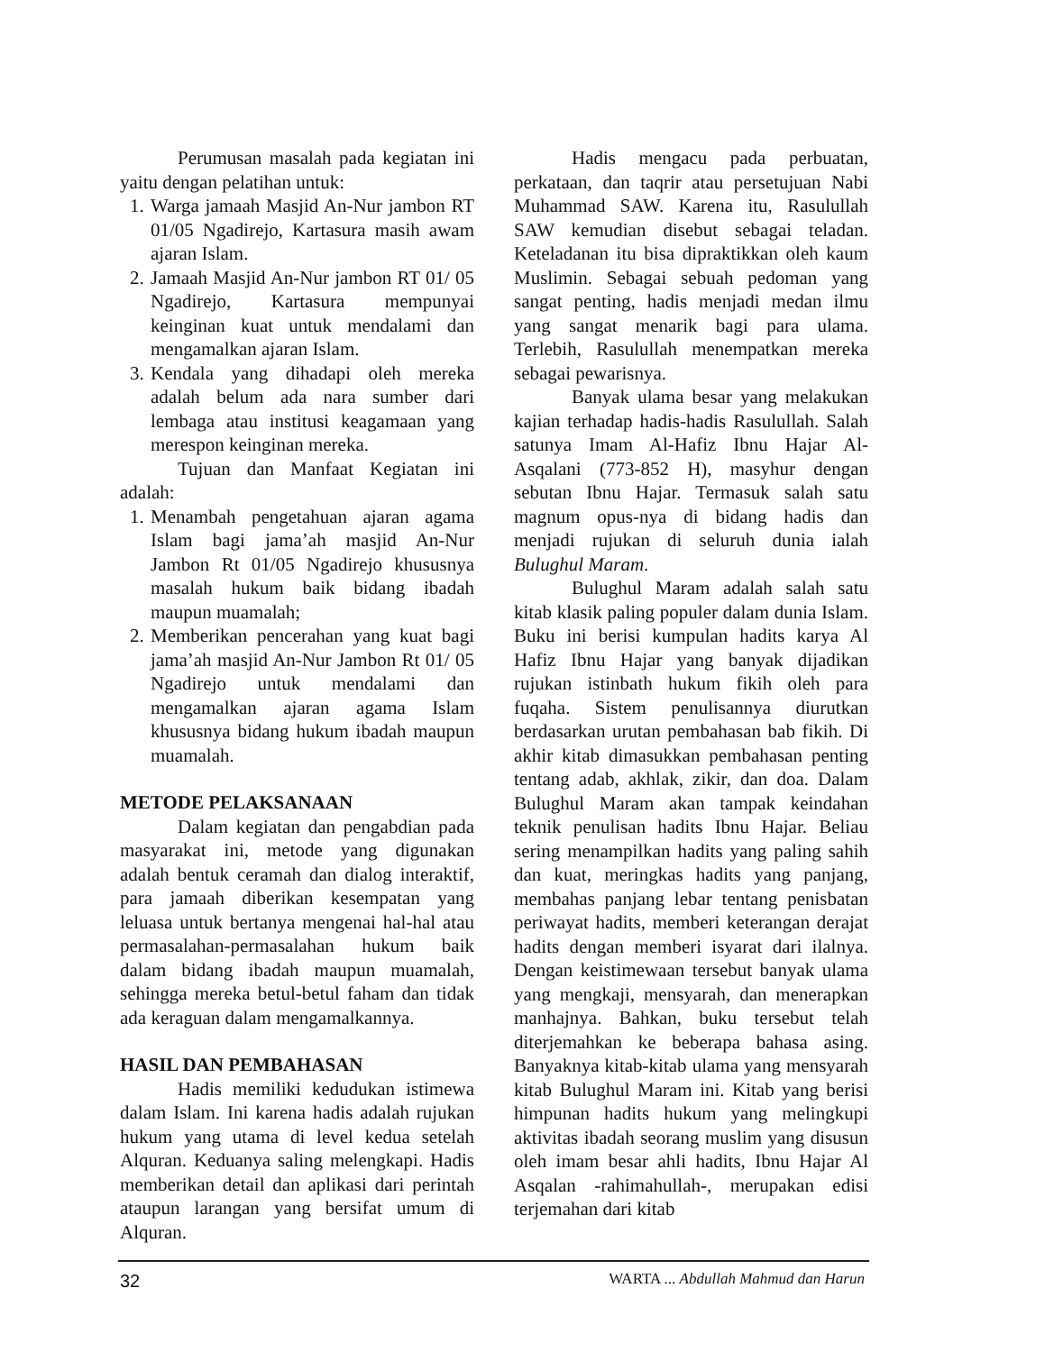Perumusan masalah pada kegiatan ini yaitu dengan pelatihan untuk:
1. Warga jamaah Masjid An-Nur jambon RT 01/05 Ngadirejo, Kartasura masih awam ajaran Islam.
2. Jamaah Masjid An-Nur jambon RT 01/ 05 Ngadirejo, Kartasura mempunyai keinginan kuat untuk mendalami dan mengamalkan ajaran Islam.
3. Kendala yang dihadapi oleh mereka adalah belum ada nara sumber dari lembaga atau institusi keagamaan yang merespon keinginan mereka.
Tujuan dan Manfaat Kegiatan ini adalah:
1. Menambah pengetahuan ajaran agama Islam bagi jama’ah masjid An-Nur Jambon Rt 01/05 Ngadirejo khususnya masalah hukum baik bidang ibadah maupun muamalah;
2. Memberikan pencerahan yang kuat bagi jama’ah masjid An-Nur Jambon Rt 01/ 05 Ngadirejo untuk mendalami dan mengamalkan ajaran agama Islam khususnya bidang hukum ibadah maupun muamalah.
METODE PELAKSANAAN
Dalam kegiatan dan pengabdian pada masyarakat ini, metode yang digunakan adalah bentuk ceramah dan dialog interaktif, para jamaah diberikan kesempatan yang leluasa untuk bertanya mengenai hal-hal atau permasalahan-permasalahan hukum baik dalam bidang ibadah maupun muamalah, sehingga mereka betul-betul faham dan tidak ada keraguan dalam mengamalkannya.
HASIL DAN PEMBAHASAN
Hadis memiliki kedudukan istimewa dalam Islam. Ini karena hadis adalah rujukan hukum yang utama di level kedua setelah Alquran. Keduanya saling melengkapi. Hadis memberikan detail dan aplikasi dari perintah ataupun larangan yang bersifat umum di Alquran.
Hadis mengacu pada perbuatan, perkataan, dan taqrir atau persetujuan Nabi Muhammad SAW. Karena itu, Rasulullah SAW kemudian disebut sebagai teladan. Keteladanan itu bisa dipraktikkan oleh kaum Muslimin. Sebagai sebuah pedoman yang sangat penting, hadis menjadi medan ilmu yang sangat menarik bagi para ulama. Terlebih, Rasulullah menempatkan mereka sebagai pewarisnya.
Banyak ulama besar yang melakukan kajian terhadap hadis-hadis Rasulullah. Salah satunya Imam Al-Hafiz Ibnu Hajar Al-Asqalani (773-852 H), masyhur dengan sebutan Ibnu Hajar. Termasuk salah satu magnum opus-nya di bidang hadis dan menjadi rujukan di seluruh dunia ialah Bulughul Maram.
Bulughul Maram adalah salah satu kitab klasik paling populer dalam dunia Islam. Buku ini berisi kumpulan hadits karya Al Hafiz Ibnu Hajar yang banyak dijadikan rujukan istinbath hukum fikih oleh para fuqaha. Sistem penulisannya diurutkan berdasarkan urutan pembahasan bab fikih. Di akhir kitab dimasukkan pembahasan penting tentang adab, akhlak, zikir, dan doa. Dalam Bulughul Maram akan tampak keindahan teknik penulisan hadits Ibnu Hajar. Beliau sering menampilkan hadits yang paling sahih dan kuat, meringkas hadits yang panjang, membahas panjang lebar tentang penisbatan periwayat hadits, memberi keterangan derajat hadits dengan memberi isyarat dari ilalnya. Dengan keistimewaan tersebut banyak ulama yang mengkaji, mensyarah, dan menerapkan manhajnya. Bahkan, buku tersebut telah diterjemahkan ke beberapa bahasa asing. Banyaknya kitab-kitab ulama yang mensyarah kitab Bulughul Maram ini. Kitab yang berisi himpunan hadits hukum yang melingkupi aktivitas ibadah seorang muslim yang disusun oleh imam besar ahli hadits, Ibnu Hajar Al Asqalan -rahimahullah-, merupakan edisi terjemahan dari kitab
32
WARTA ... Abdullah Mahmud dan Harun